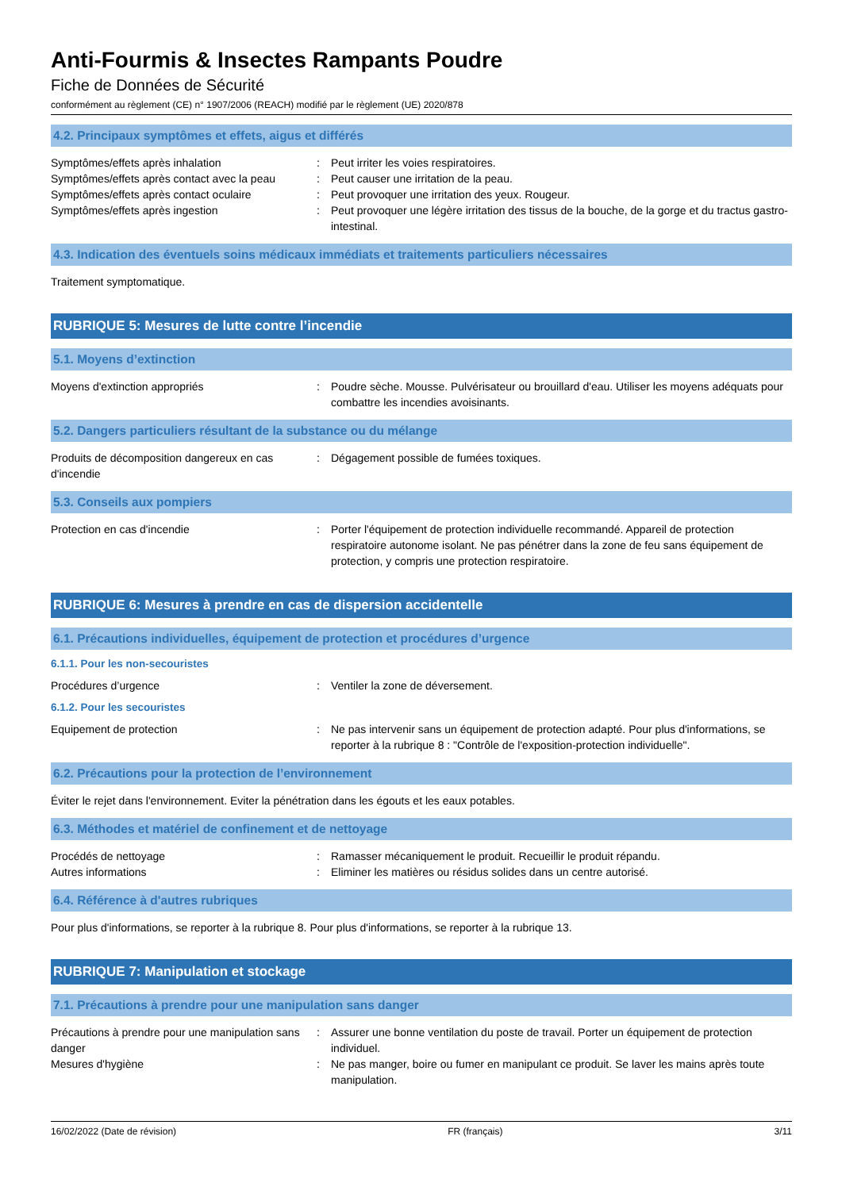Anti-Fourmis & Insectes Rampants Poudre
Fiche de Données de Sécurité
conformément au règlement (CE) n° 1907/2006 (REACH) modifié par le règlement (UE) 2020/878
4.2. Principaux symptômes et effets, aigus et différés
Symptômes/effets après inhalation : Peut irriter les voies respiratoires.
Symptômes/effets après contact avec la peau
: Peut causer une irritation de la peau.
Symptômes/effets après contact oculaire : Peut provoquer une irritation des yeux. Rougeur.
Symptômes/effets après ingestion : Peut provoquer une légère irritation des tissus de la bouche, de la gorge et du tractus gastro-intestinal.
4.3. Indication des éventuels soins médicaux immédiats et traitements particuliers nécessaires
Traitement symptomatique.
RUBRIQUE 5: Mesures de lutte contre l’incendie
5.1. Moyens d’extinction
Moyens d'extinction appropriés : Poudre sèche. Mousse. Pulvérisateur ou brouillard d'eau. Utiliser les moyens adéquats pour combattre les incendies avoisinants.
5.2. Dangers particuliers résultant de la substance ou du mélange
Produits de décomposition dangereux en cas d'incendie
: Dégagement possible de fumées toxiques.
5.3. Conseils aux pompiers
Protection en cas d'incendie : Porter l'équipement de protection individuelle recommandé. Appareil de protection respiratoire autonome isolant. Ne pas pénétrer dans la zone de feu sans équipement de protection, y compris une protection respiratoire.
RUBRIQUE 6: Mesures à prendre en cas de dispersion accidentelle
6.1. Précautions individuelles, équipement de protection et procédures d’urgence
6.1.1. Pour les non-secouristes
Procédures d’urgence : Ventiler la zone de déversement.
6.1.2. Pour les secouristes
Equipement de protection : Ne pas intervenir sans un équipement de protection adapté. Pour plus d'informations, se reporter à la rubrique 8 : "Contrôle de l'exposition-protection individuelle".
6.2. Précautions pour la protection de l’environnement
Éviter le rejet dans l'environnement. Eviter la pénétration dans les égouts et les eaux potables.
6.3. Méthodes et matériel de confinement et de nettoyage
Procédés de nettoyage : Ramasser mécaniquement le produit. Recueillir le produit répandu.
Autres informations : Eliminer les matières ou résidus solides dans un centre autorisé.
6.4. Référence à d'autres rubriques
Pour plus d'informations, se reporter à la rubrique 8. Pour plus d'informations, se reporter à la rubrique 13.
RUBRIQUE 7: Manipulation et stockage
7.1. Précautions à prendre pour une manipulation sans danger
Précautions à prendre pour une manipulation sans danger
: Assurer une bonne ventilation du poste de travail. Porter un équipement de protection individuel.
Mesures d'hygiène : Ne pas manger, boire ou fumer en manipulant ce produit. Se laver les mains après toute manipulation.
16/02/2022 (Date de révision) FR (français) 3/11